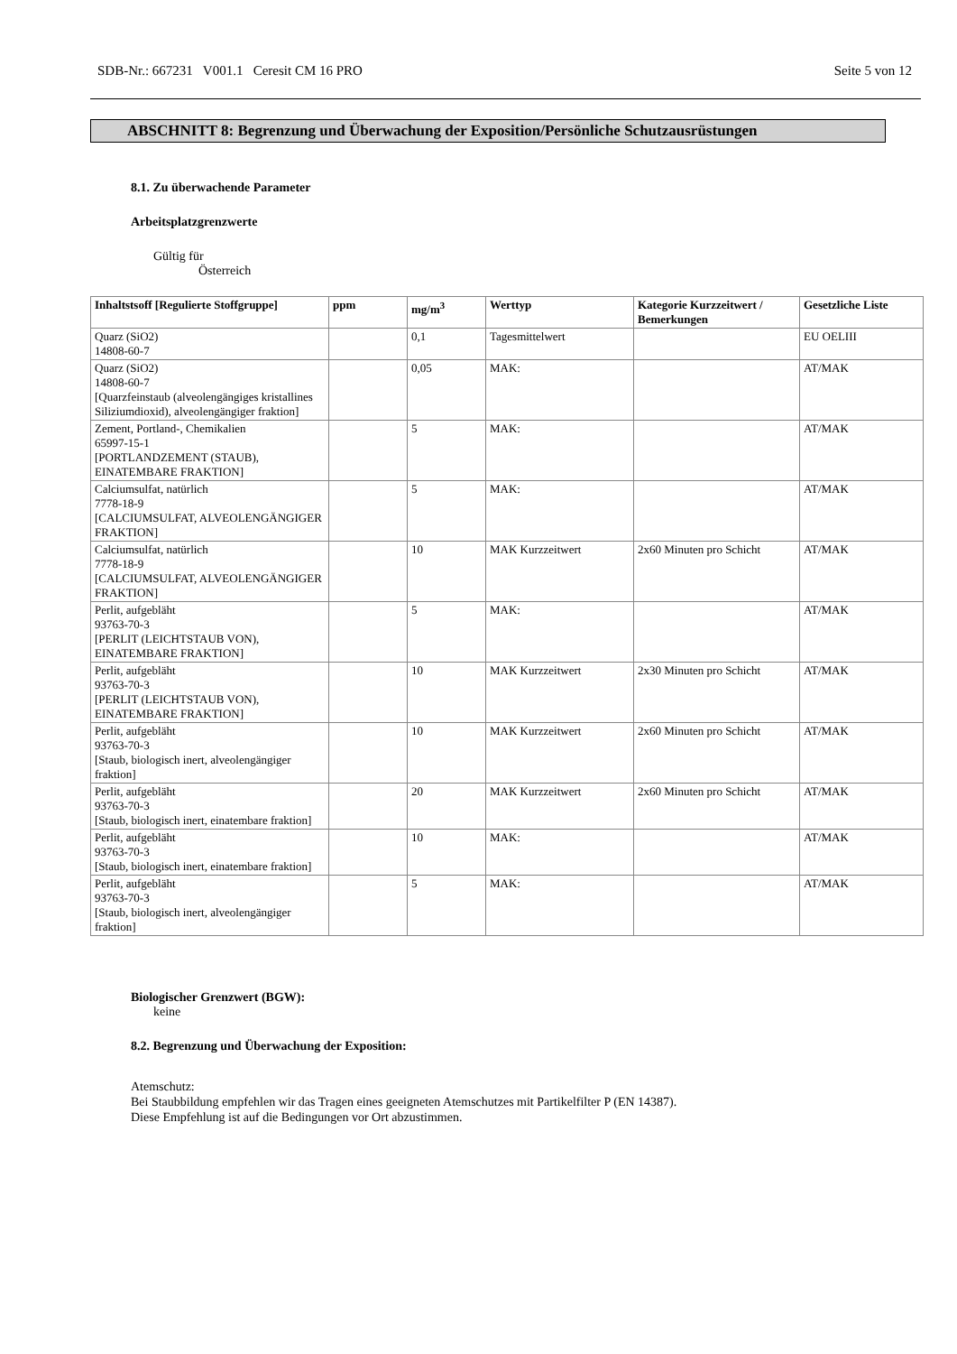SDB-Nr.: 667231 V001.1 Ceresit CM 16 PRO Seite 5 von 12
ABSCHNITT 8: Begrenzung und Überwachung der Exposition/Persönliche Schutzausrüstungen
8.1. Zu überwachende Parameter
Arbeitsplatzgrenzwerte
Gültig für
Österreich
| Inhaltstsoff [Regulierte Stoffgruppe] | ppm | mg/m<sup>3</sup> | Werttyp | Kategorie Kurzzeitwert / Bemerkungen | Gesetzliche Liste |
| --- | --- | --- | --- | --- | --- |
| Quarz (SiO2) 14808-60-7 | | 0,1 | Tagesmittelwert | | EU OELIII |
| Quarz (SiO2) 14808-60-7 [Quarzfeinstaub (alveolengängiges kristallines Siliziumdioxid), alveolengängiger fraktion] | | 0,05 | MAK: | | AT/MAK |
| Zement, Portland-, Chemikalien 65997-15-1 [PORTLANDZEMENT (STAUB), EINATEMBARE FRAKTION] | | 5 | MAK: | | AT/MAK |
| Calciumsulfat, natürlich 7778-18-9 [CALCIUMSULFAT, ALVEOLENGÄNGIGER FRAKTION] | | 5 | MAK: | | AT/MAK |
| Calciumsulfat, natürlich 7778-18-9 [CALCIUMSULFAT, ALVEOLENGÄNGIGER FRAKTION] | | 10 | MAK Kurzzeitwert | 2x60 Minuten pro Schicht | AT/MAK |
| Perlit, aufgebläht 93763-70-3 [PERLIT (LEICHTSTAUB VON), EINATEMBARE FRAKTION] | | 5 | MAK: | | AT/MAK |
| Perlit, aufgebläht 93763-70-3 [PERLIT (LEICHTSTAUB VON), EINATEMBARE FRAKTION] | | 10 | MAK Kurzzeitwert | 2x30 Minuten pro Schicht | AT/MAK |
| Perlit, aufgebläht 93763-70-3 [Staub, biologisch inert, alveolengängiger fraktion] | | 10 | MAK Kurzzeitwert | 2x60 Minuten pro Schicht | AT/MAK |
| Perlit, aufgebläht 93763-70-3 [Staub, biologisch inert, einatembare fraktion] | | 20 | MAK Kurzzeitwert | 2x60 Minuten pro Schicht | AT/MAK |
| Perlit, aufgebläht 93763-70-3 [Staub, biologisch inert, einatembare fraktion] | | 10 | MAK: | | AT/MAK |
| Perlit, aufgebläht 93763-70-3 [Staub, biologisch inert, alveolengängiger fraktion] | | 5 | MAK: | | AT/MAK |
Biologischer Grenzwert (BGW):
keine
8.2. Begrenzung und Überwachung der Exposition:
Atemschutz:
Bei Staubbildung empfehlen wir das Tragen eines geeigneten Atemschutzes mit Partikelfilter P (EN 14387).
Diese Empfehlung ist auf die Bedingungen vor Ort abzustimmen.